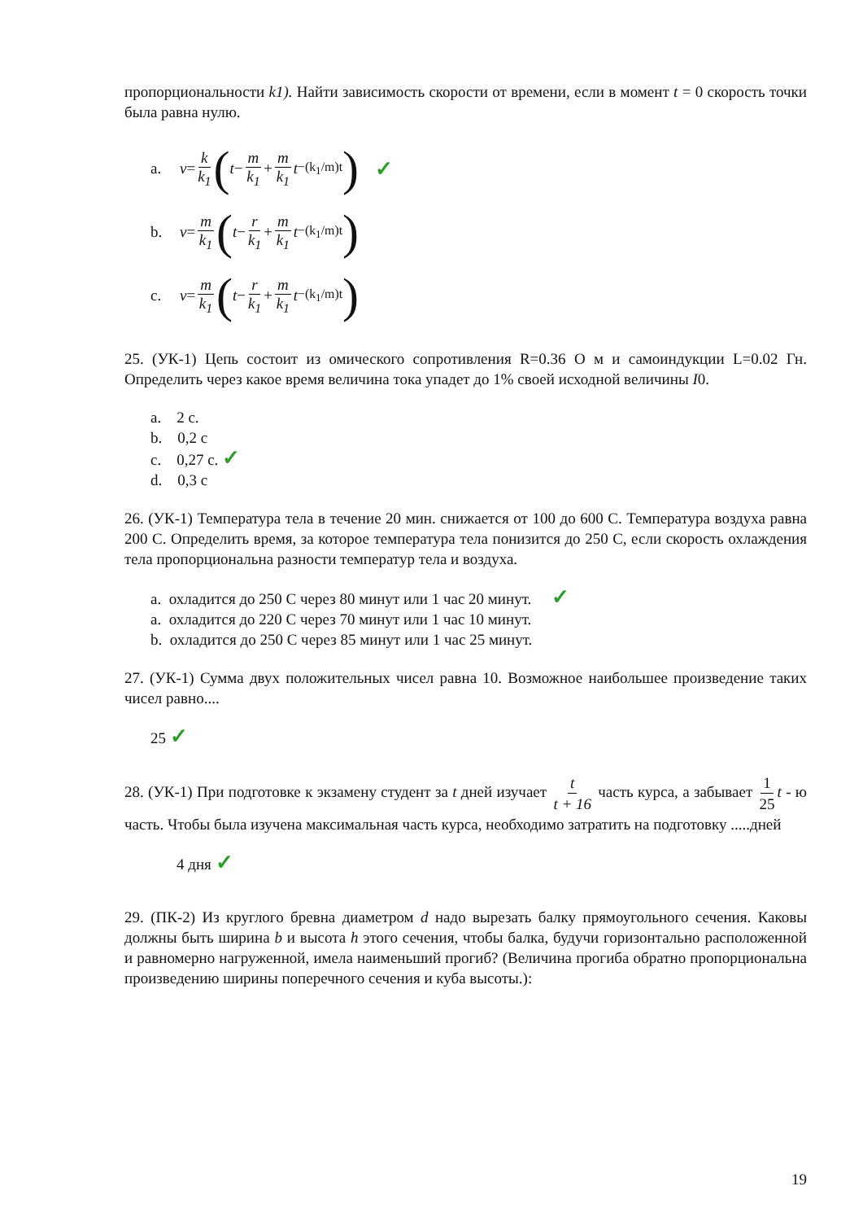пропорциональности k1). Найти зависимость скорости от времени, если в момент t = 0 скорость точки была равна нулю.
a. v = k k<sub>1</sub> (t − m k<sub>1</sub> + m k<sub>1</sub> t<sup>−(k<sub>1</sub>/m)t</sup>) ✓
b. v = m k<sub>1</sub> (t − r k<sub>1</sub> + m k<sub>1</sub> t<sup>−(k<sub>1</sub>/m)t</sup>)
c. v = m k<sub>1</sub> (t − r k<sub>1</sub> + m k<sub>1</sub> t<sup>−(k<sub>1</sub>/m)t</sup>)
25. (УК-1) Цепь состоит из омического сопротивления R=0.36 О м и самоиндукции L=0.02 Гн. Определить через какое время величина тока упадет до 1% своей исходной величины I0.
a. 2 с.
b. 0,2 с
c. 0,27 с. ✓
d. 0,3 с
26. (УК-1) Температура тела в течение 20 мин. снижается от 100 до 600 С. Температура воздуха равна 200 С. Определить время, за которое температура тела понизится до 250 С, если скорость охлаждения тела пропорциональна разности температур тела и воздуха.
a. охладится до 250 С через 80 минут или 1 час 20 минут. ✓
a. охладится до 220 С через 70 минут или 1 час 10 минут.
b. охладится до 250 С через 85 минут или 1 час 25 минут.
27. (УК-1) Сумма двух положительных чисел равна 10. Возможное наибольшее произведение таких чисел равно....
25 ✓
28. (УК-1) При подготовке к экзамену студент за t дней изучает t t + 16 часть курса, а забывает 1 25 t - ю часть. Чтобы была изучена максимальная часть курса, необходимо затратить на подготовку .....дней
4 дня ✓
29. (ПК-2) Из круглого бревна диаметром d надо вырезать балку прямоугольного сечения. Каковы должны быть ширина b и высота h этого сечения, чтобы балка, будучи горизонтально расположенной и равномерно нагруженной, имела наименьший прогиб? (Величина прогиба обратно пропорциональна произведению ширины поперечного сечения и куба высоты.):
19